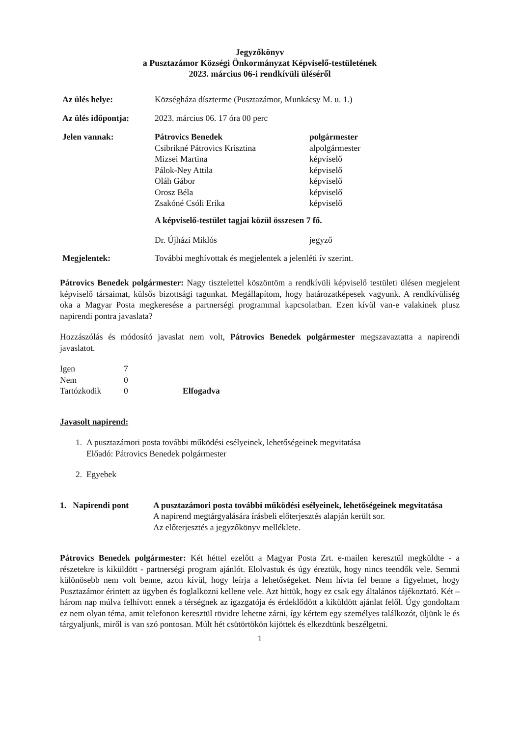Jegyzőkönyv
a Pusztazámor Községi Önkormányzat Képviselő-testületének
2023. március 06-i rendkívüli üléséről
| Az ülés helye: | Községháza díszterme (Pusztazámor, Munkácsy M. u. 1.) | |
| Az ülés időpontja: | 2023. március 06. 17 óra 00 perc | |
| Jelen vannak: | Pátrovics Benedek | polgármester |
| | Csibrikné Pátrovics Krisztina | alpolgármester |
| | Mizsei Martina | képviselő |
| | Pálok-Ney Attila | képviselő |
| | Oláh Gábor | képviselő |
| | Orosz Béla | képviselő |
| | Zsakóné Csóli Erika | képviselő |
| | A képviselő-testület tagjai közül összesen 7 fő. | |
| | Dr. Újházi Miklós | jegyző |
| Megjelentek: | További meghívottak és megjelentek a jelenléti ív szerint. | |
Pátrovics Benedek polgármester: Nagy tisztelettel köszöntöm a rendkívüli képviselő testületi ülésen megjelent képviselő társaimat, külsős bizottsági tagunkat. Megállapítom, hogy határozatképesek vagyunk. A rendkívüliség oka a Magyar Posta megkeresése a partnerségi programmal kapcsolatban. Ezen kívül van-e valakinek plusz napirendi pontra javaslata?
Hozzászólás és módosító javaslat nem volt, Pátrovics Benedek polgármester megszavaztatta a napirendi javaslatot.
| Igen | 7 | |
| Nem | 0 | |
| Tartózkodik | 0 | Elfogadva |
Javasolt napirend:
1. A pusztazámori posta további működési esélyeinek, lehetőségeinek megvitatása
Előadó: Pátrovics Benedek polgármester
2. Egyebek
| 1. Napirendi pont | A pusztazámori posta további működési esélyeinek, lehetőségeinek megvitatása A napirend megtárgyalására írásbeli előterjesztés alapján került sor. Az előterjesztés a jegyzőkönyv melléklete. |
Pátrovics Benedek polgármester: Két héttel ezelőtt a Magyar Posta Zrt. e-mailen keresztül megküldte - a részetekre is kiküldött - partnerségi program ajánlót. Elolvastuk és úgy éreztük, hogy nincs teendők vele. Semmi különösebb nem volt benne, azon kívül, hogy leírja a lehetőségeket. Nem hívta fel benne a figyelmet, hogy Pusztazámor érintett az ügyben és foglalkozni kellene vele. Azt hittük, hogy ez csak egy általános tájékoztató. Két – három nap múlva felhívott ennek a térségnek az igazgatója és érdeklődött a kiküldött ajánlat felől. Úgy gondoltam ez nem olyan téma, amit telefonon keresztül rövidre lehetne zárni, így kértem egy személyes találkozót, üljünk le és tárgyaljunk, miről is van szó pontosan. Múlt hét csütörtökön kijöttek és elkezdtünk beszélgetni.
1